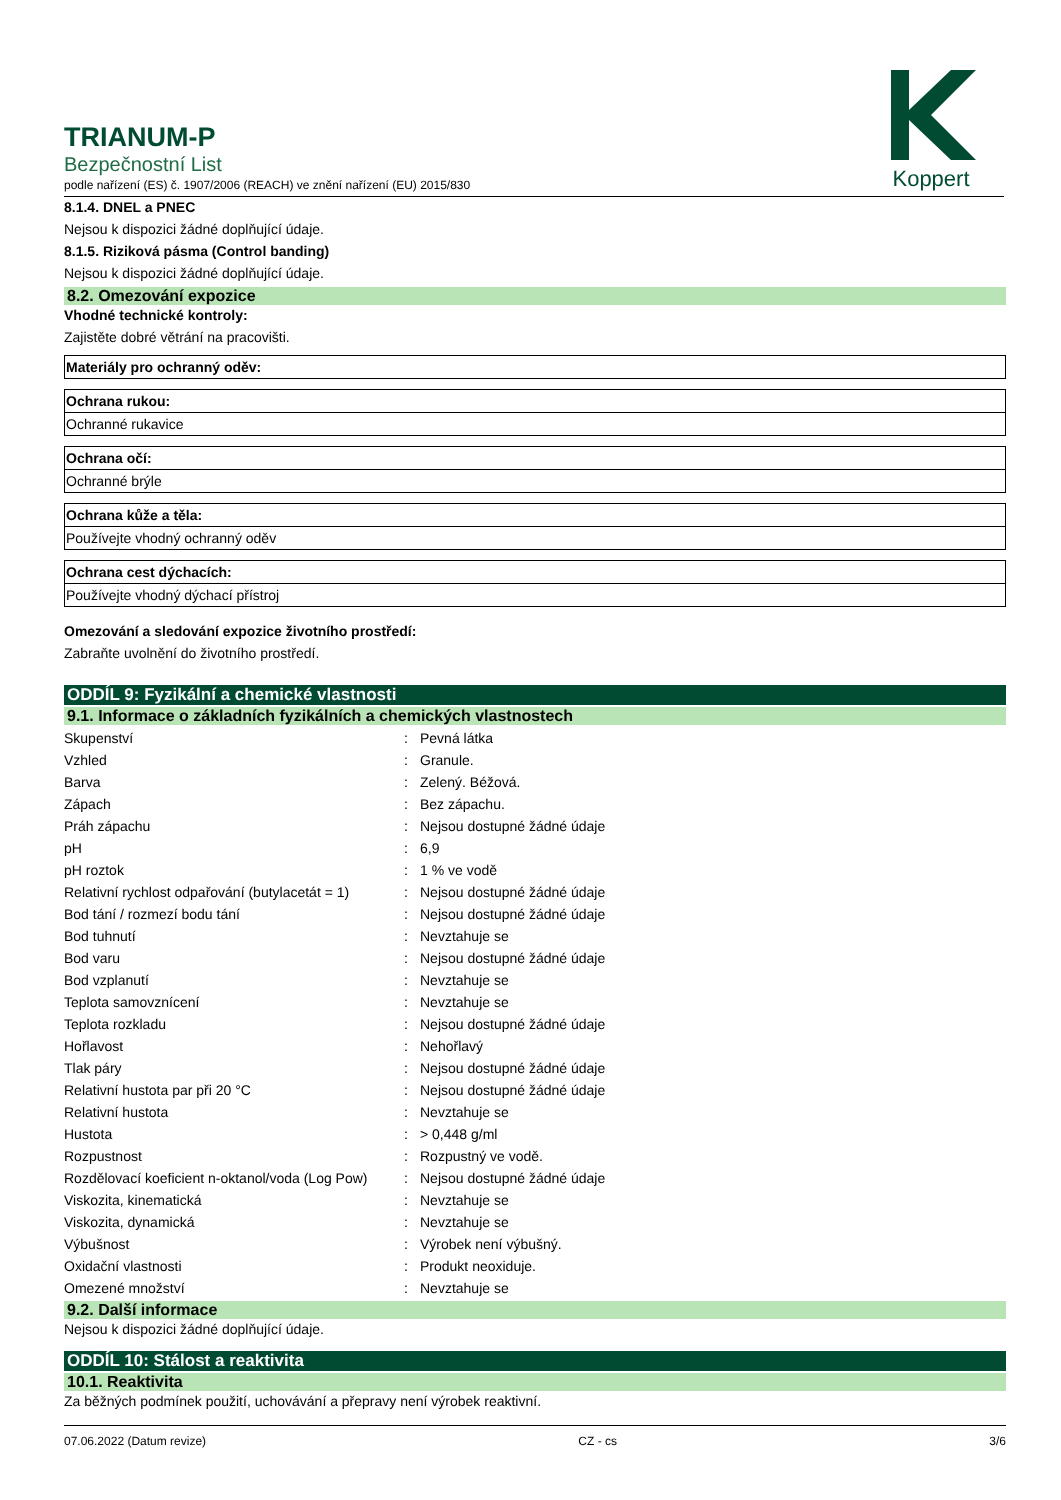Koppert
TRIANUM-P
Bezpečnostní List
podle nařízení (ES) č. 1907/2006 (REACH) ve znění nařízení (EU) 2015/830
8.1.4. DNEL a PNEC
Nejsou k dispozici žádné doplňující údaje.
8.1.5. Riziková pásma (Control banding)
Nejsou k dispozici žádné doplňující údaje.
8.2. Omezování expozice
Vhodné technické kontroly:
Zajistěte dobré větrání na pracovišti.
Materiály pro ochranný oděv:
Ochrana rukou:
Ochranné rukavice
Ochrana očí:
Ochranné brýle
Ochrana kůže a těla:
Používejte vhodný ochranný oděv
Ochrana cest dýchacích:
Používejte vhodný dýchací přístroj
Omezování a sledování expozice životního prostředí:
Zabraňte uvolnění do životního prostředí.
ODDÍL 9: Fyzikální a chemické vlastnosti
9.1. Informace o základních fyzikálních a chemických vlastnostech
| Skupenství | : | Pevná látka |
| Vzhled | : | Granule. |
| Barva | : | Zelený. Béžová. |
| Zápach | : | Bez zápachu. |
| Práh zápachu | : | Nejsou dostupné žádné údaje |
| pH | : | 6,9 |
| pH roztok | : | 1 % ve vodě |
| Relativní rychlost odpařování (butylacetát = 1) | : | Nejsou dostupné žádné údaje |
| Bod tání / rozmezí bodu tání | : | Nejsou dostupné žádné údaje |
| Bod tuhnutí | : | Nevztahuje se |
| Bod varu | : | Nejsou dostupné žádné údaje |
| Bod vzplanutí | : | Nevztahuje se |
| Teplota samovznícení | : | Nevztahuje se |
| Teplota rozkladu | : | Nejsou dostupné žádné údaje |
| Hořlavost | : | Nehořlavý |
| Tlak páry | : | Nejsou dostupné žádné údaje |
| Relativní hustota par při 20 °C | : | Nejsou dostupné žádné údaje |
| Relativní hustota | : | Nevztahuje se |
| Hustota | : | > 0,448 g/ml |
| Rozpustnost | : | Rozpustný ve vodě. |
| Rozdělovací koeficient n-oktanol/voda (Log Pow) | : | Nejsou dostupné žádné údaje |
| Viskozita, kinematická | : | Nevztahuje se |
| Viskozita, dynamická | : | Nevztahuje se |
| Výbušnost | : | Výrobek není výbušný. |
| Oxidační vlastnosti | : | Produkt neoxiduje. |
| Omezené množství | : | Nevztahuje se |
9.2. Další informace
Nejsou k dispozici žádné doplňující údaje.
ODDÍL 10: Stálost a reaktivita
10.1. Reaktivita
Za běžných podmínek použití, uchovávání a přepravy není výrobek reaktivní.
07.06.2022 (Datum revize) CZ - cs 3/6